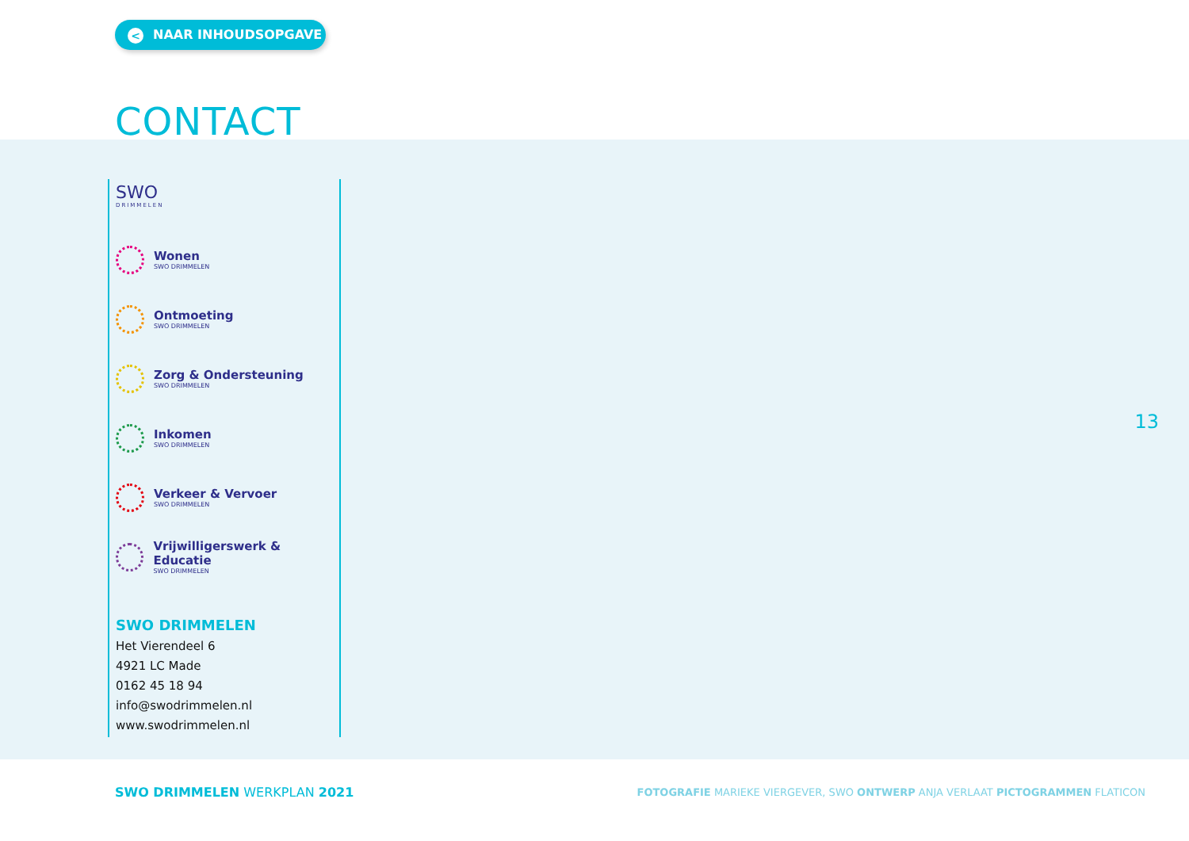< NAAR INHOUDSOPGAVE
CONTACT
SWO
DRIMMELEN
Wonen
SWO DRIMMELEN
Ontmoeting
SWO DRIMMELEN
Zorg & Ondersteuning
SWO DRIMMELEN
Inkomen
SWO DRIMMELEN
Verkeer & Vervoer
SWO DRIMMELEN
Vrijwilligerswerk & Educatie
SWO DRIMMELEN
SWO DRIMMELEN
Het Vierendeel 6
4921 LC Made
0162 45 18 94
info@swodrimmelen.nl
www.swodrimmelen.nl
13
SWO DRIMMELEN WERKPLAN 2021
FOTOGRAFIE MARIEKE VIERGEVER, SWO ONTWERP ANJA VERLAAT PICTOGRAMMEN FLATICON